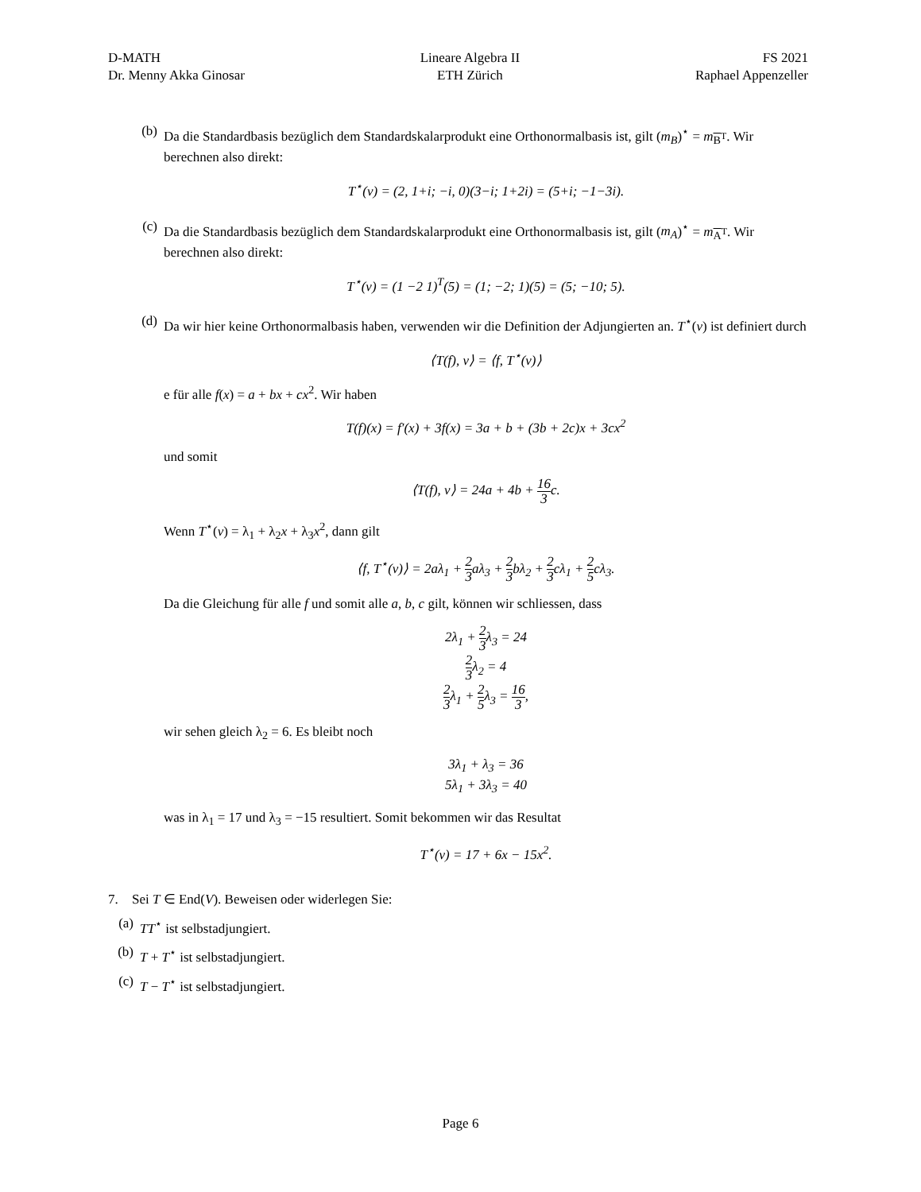D-MATH
Dr. Menny Akka Ginosar
Lineare Algebra II
ETH Zürich
FS 2021
Raphael Appenzeller
(b) Da die Standardbasis bezüglich dem Standardskalarprodukt eine Orthonormalbasis ist, gilt (m<sub>B</sub>)<sup>⋆</sup> = m<sub>B<sup>T</sup></sub>. Wir berechnen also direkt:
T<sup>⋆</sup>(v) = (2, 1+i; −i, 0)(3−i; 1+2i) = (5+i; −1−3i).
(c) Da die Standardbasis bezüglich dem Standardskalarprodukt eine Orthonormalbasis ist, gilt (m<sub>A</sub>)<sup>⋆</sup> = m<sub>A<sup>T</sup></sub>. Wir berechnen also direkt:
T<sup>⋆</sup>(v) = (1 −2 1)<sup>T</sup>(5) = (1; −2; 1)(5) = (5; −10; 5).
(d) Da wir hier keine Orthonormalbasis haben, verwenden wir die Definition der Adjungierten an. T<sup>⋆</sup>(v) ist definiert durch
⟨T(f), v⟩ = ⟨f, T<sup>⋆</sup>(v)⟩
e für alle f(x) = a + bx + cx<sup>2</sup>. Wir haben
T(f)(x) = f′(x) + 3f(x) = 3a + b + (3b + 2c)x + 3cx<sup>2</sup>
und somit
⟨T(f), v⟩ = 24a + 4b + 16 3c.
Wenn T<sup>⋆</sup>(v) = λ<sub>1</sub> + λ<sub>2</sub>x + λ<sub>3</sub>x<sup>2</sup>, dann gilt
⟨f, T<sup>⋆</sup>(v)⟩ = 2aλ<sub>1</sub> + 2 3aλ<sub>3</sub> + 2 3bλ<sub>2</sub> + 2 3cλ<sub>1</sub> + 2 5cλ<sub>3</sub>.
Da die Gleichung für alle f und somit alle a, b, c gilt, können wir schliessen, dass
2λ<sub>1</sub> + 2 3λ<sub>3</sub> = 24
2 3λ<sub>2</sub> = 4
2 3λ<sub>1</sub> + 2 5λ<sub>3</sub> = 16 3,
wir sehen gleich λ<sub>2</sub> = 6. Es bleibt noch
3λ<sub>1</sub> + λ<sub>3</sub> = 36
5λ<sub>1</sub> + 3λ<sub>3</sub> = 40
was in λ<sub>1</sub> = 17 und λ<sub>3</sub> = −15 resultiert. Somit bekommen wir das Resultat
T<sup>⋆</sup>(v) = 17 + 6x − 15x<sup>2</sup>.
7. Sei T ∈ End(V). Beweisen oder widerlegen Sie:
(a) TT<sup>⋆</sup> ist selbstadjungiert.
(b) T + T<sup>⋆</sup> ist selbstadjungiert.
(c) T − T<sup>⋆</sup> ist selbstadjungiert.
Page 6